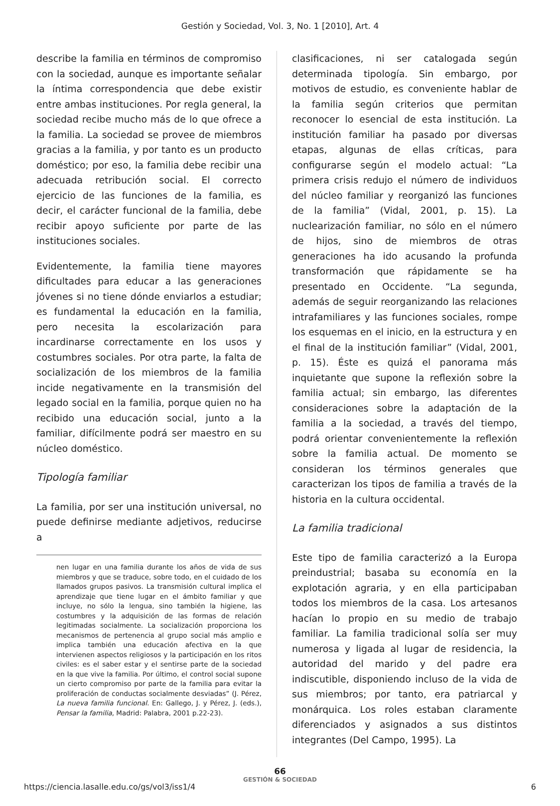Gestión y Sociedad, Vol. 3, No. 1 [2010], Art. 4
describe la familia en términos de compromiso con la sociedad, aunque es importante señalar la íntima correspondencia que debe existir entre ambas instituciones. Por regla general, la sociedad recibe mucho más de lo que ofrece a la familia. La sociedad se provee de miembros gracias a la familia, y por tanto es un producto doméstico; por eso, la familia debe recibir una adecuada retribución social. El correcto ejercicio de las funciones de la familia, es decir, el carácter funcional de la familia, debe recibir apoyo suficiente por parte de las instituciones sociales.
Evidentemente, la familia tiene mayores dificultades para educar a las generaciones jóvenes si no tiene dónde enviarlos a estudiar; es fundamental la educación en la familia, pero necesita la escolarización para incardinarse correctamente en los usos y costumbres sociales. Por otra parte, la falta de socialización de los miembros de la familia incide negativamente en la transmisión del legado social en la familia, porque quien no ha recibido una educación social, junto a la familiar, difícilmente podrá ser maestro en su núcleo doméstico.
Tipología familiar
La familia, por ser una institución universal, no puede definirse mediante adjetivos, reducirse a
nen lugar en una familia durante los años de vida de sus miembros y que se traduce, sobre todo, en el cuidado de los llamados grupos pasivos. La transmisión cultural implica el aprendizaje que tiene lugar en el ámbito familiar y que incluye, no sólo la lengua, sino también la higiene, las costumbres y la adquisición de las formas de relación legitimadas socialmente. La socialización proporciona los mecanismos de pertenencia al grupo social más amplio e implica también una educación afectiva en la que intervienen aspectos religiosos y la participación en los ritos civiles: es el saber estar y el sentirse parte de la sociedad en la que vive la familia. Por último, el control social supone un cierto compromiso por parte de la familia para evitar la proliferación de conductas socialmente desviadas” (J. Pérez, La nueva familia funcional. En: Gallego, J. y Pérez, J. (eds.), Pensar la familia, Madrid: Palabra, 2001 p.22-23).
clasificaciones, ni ser catalogada según determinada tipología. Sin embargo, por motivos de estudio, es conveniente hablar de la familia según criterios que permitan reconocer lo esencial de esta institución. La institución familiar ha pasado por diversas etapas, algunas de ellas críticas, para configurarse según el modelo actual: “La primera crisis redujo el número de individuos del núcleo familiar y reorganizó las funciones de la familia” (Vidal, 2001, p. 15). La nuclearización familiar, no sólo en el número de hijos, sino de miembros de otras generaciones ha ido acusando la profunda transformación que rápidamente se ha presentado en Occidente. “La segunda, además de seguir reorganizando las relaciones intrafamiliares y las funciones sociales, rompe los esquemas en el inicio, en la estructura y en el final de la institución familiar” (Vidal, 2001, p. 15). Éste es quizá el panorama más inquietante que supone la reflexión sobre la familia actual; sin embargo, las diferentes consideraciones sobre la adaptación de la familia a la sociedad, a través del tiempo, podrá orientar convenientemente la reflexión sobre la familia actual. De momento se consideran los términos generales que caracterizan los tipos de familia a través de la historia en la cultura occidental.
La familia tradicional
Este tipo de familia caracterizó a la Europa preindustrial; basaba su economía en la explotación agraria, y en ella participaban todos los miembros de la casa. Los artesanos hacían lo propio en su medio de trabajo familiar. La familia tradicional solía ser muy numerosa y ligada al lugar de residencia, la autoridad del marido y del padre era indiscutible, disponiendo incluso de la vida de sus miembros; por tanto, era patriarcal y monárquica. Los roles estaban claramente diferenciados y asignados a sus distintos integrantes (Del Campo, 1995). La
66
GESTIÓN & SOCIEDAD
https://ciencia.lasalle.edu.co/gs/vol3/iss1/4 6